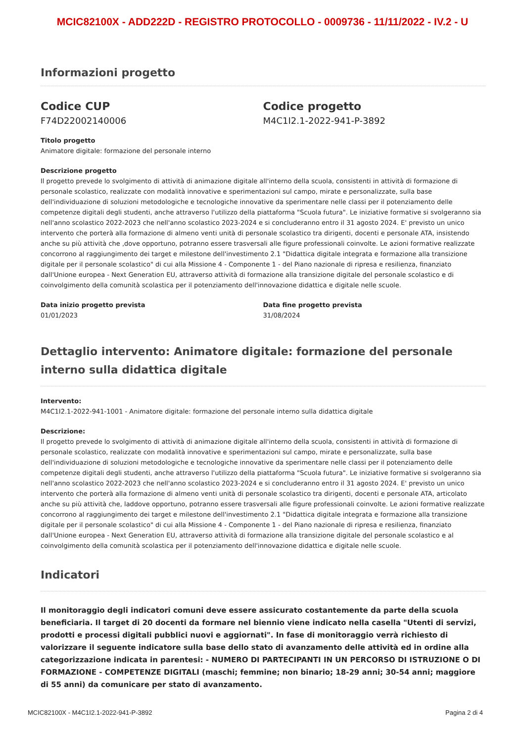MCIC82100X - ADD222D - REGISTRO PROTOCOLLO - 0009736 - 11/11/2022 - IV.2 - U
Informazioni progetto
Codice CUP
F74D22002140006
Codice progetto
M4C1I2.1-2022-941-P-3892
Titolo progetto
Animatore digitale: formazione del personale interno
Descrizione progetto
Il progetto prevede lo svolgimento di attività di animazione digitale all'interno della scuola, consistenti in attività di formazione di personale scolastico, realizzate con modalità innovative e sperimentazioni sul campo, mirate e personalizzate, sulla base dell'individuazione di soluzioni metodologiche e tecnologiche innovative da sperimentare nelle classi per il potenziamento delle competenze digitali degli studenti, anche attraverso l'utilizzo della piattaforma "Scuola futura". Le iniziative formative si svolgeranno sia nell'anno scolastico 2022-2023 che nell'anno scolastico 2023-2024 e si concluderanno entro il 31 agosto 2024. E' previsto un unico intervento che porterà alla formazione di almeno venti unità di personale scolastico tra dirigenti, docenti e personale ATA, insistendo anche su più attività che ,dove opportuno, potranno essere trasversali alle figure professionali coinvolte. Le azioni formative realizzate concorrono al raggiungimento dei target e milestone dell'investimento 2.1 "Didattica digitale integrata e formazione alla transizione digitale per il personale scolastico" di cui alla Missione 4 - Componente 1 - del Piano nazionale di ripresa e resilienza, finanziato dall'Unione europea - Next Generation EU, attraverso attività di formazione alla transizione digitale del personale scolastico e di coinvolgimento della comunità scolastica per il potenziamento dell'innovazione didattica e digitale nelle scuole.
Data inizio progetto prevista
01/01/2023
Data fine progetto prevista
31/08/2024
Dettaglio intervento: Animatore digitale: formazione del personale interno sulla didattica digitale
Intervento:
M4C1I2.1-2022-941-1001 - Animatore digitale: formazione del personale interno sulla didattica digitale
Descrizione:
Il progetto prevede lo svolgimento di attività di animazione digitale all'interno della scuola, consistenti in attività di formazione di personale scolastico, realizzate con modalità innovative e sperimentazioni sul campo, mirate e personalizzate, sulla base dell'individuazione di soluzioni metodologiche e tecnologiche innovative da sperimentare nelle classi per il potenziamento delle competenze digitali degli studenti, anche attraverso l'utilizzo della piattaforma "Scuola futura". Le iniziative formative si svolgeranno sia nell'anno scolastico 2022-2023 che nell'anno scolastico 2023-2024 e si concluderanno entro il 31 agosto 2024. E' previsto un unico intervento che porterà alla formazione di almeno venti unità di personale scolastico tra dirigenti, docenti e personale ATA, articolato anche su più attività che, laddove opportuno, potranno essere trasversali alle figure professionali coinvolte. Le azioni formative realizzate concorrono al raggiungimento dei target e milestone dell'investimento 2.1 "Didattica digitale integrata e formazione alla transizione digitale per il personale scolastico" di cui alla Missione 4 - Componente 1 - del Piano nazionale di ripresa e resilienza, finanziato dall'Unione europea - Next Generation EU, attraverso attività di formazione alla transizione digitale del personale scolastico e al coinvolgimento della comunità scolastica per il potenziamento dell'innovazione didattica e digitale nelle scuole.
Indicatori
Il monitoraggio degli indicatori comuni deve essere assicurato costantemente da parte della scuola beneficiaria. Il target di 20 docenti da formare nel biennio viene indicato nella casella "Utenti di servizi, prodotti e processi digitali pubblici nuovi e aggiornati". In fase di monitoraggio verrà richiesto di valorizzare il seguente indicatore sulla base dello stato di avanzamento delle attività ed in ordine alla categorizzazione indicata in parentesi: - NUMERO DI PARTECIPANTI IN UN PERCORSO DI ISTRUZIONE O DI FORMAZIONE - COMPETENZE DIGITALI (maschi; femmine; non binario; 18-29 anni; 30-54 anni; maggiore di 55 anni) da comunicare per stato di avanzamento.
MCIC82100X - M4C1I2.1-2022-941-P-3892 Pagina 2 di 4